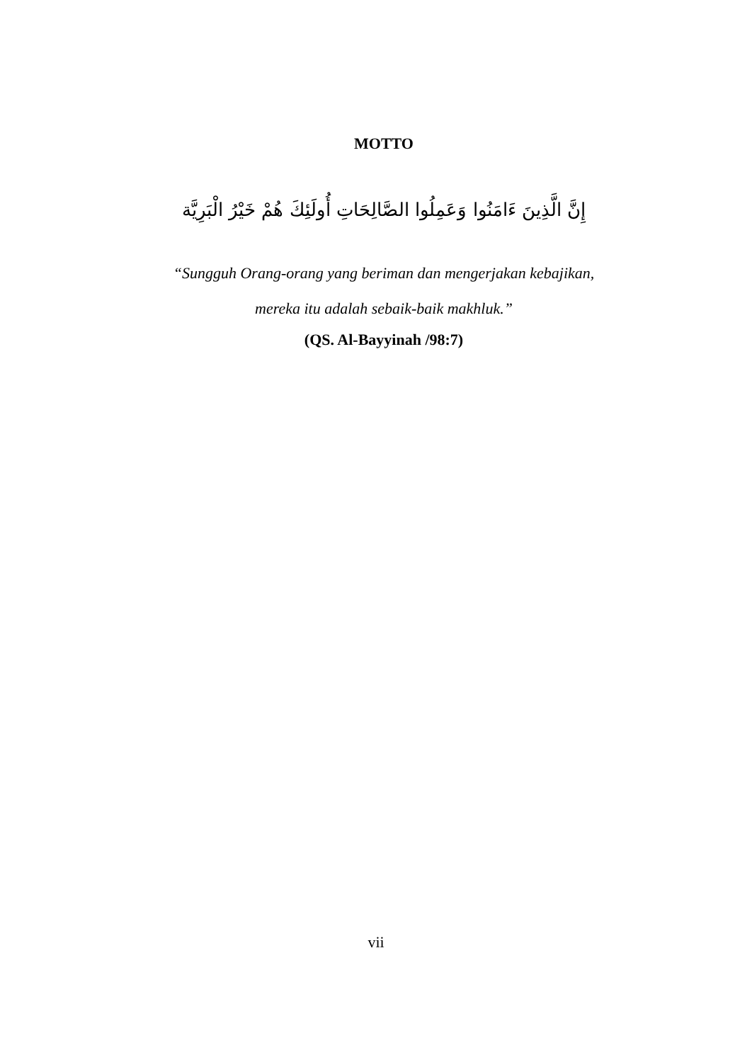MOTTO
إِنَّ الَّذِينَ ءَامَنُوا وَعَمِلُوا الصَّالِحَاتِ أُولَئِكَ هُمْ خَيْرُ الْبَرِيَّة
“Sungguh Orang-orang yang beriman dan mengerjakan kebajikan,
mereka itu adalah sebaik-baik makhluk.”
(QS. Al-Bayyinah /98:7)
vii